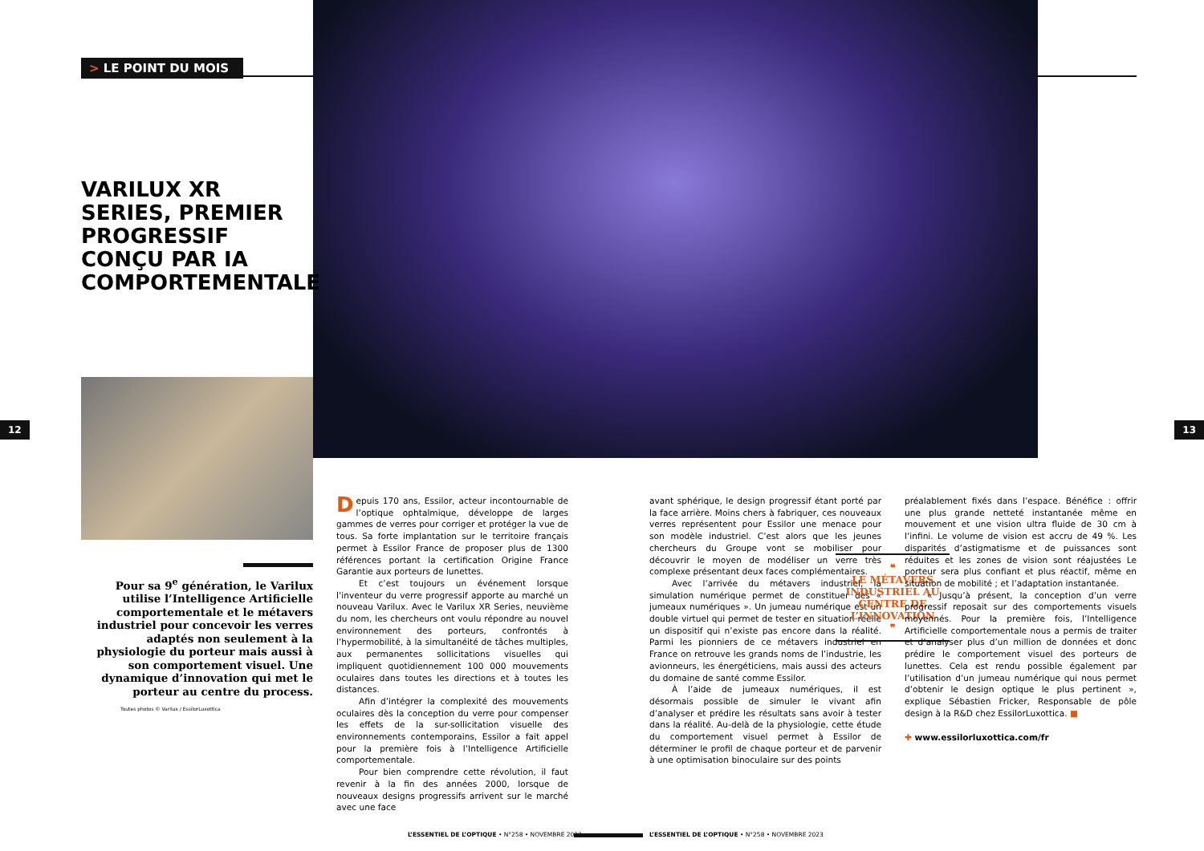> LE POINT DU MOIS
VARILUX XR SERIES, PREMIER PROGRESSIF CONÇU PAR IA COMPORTEMENTALE
12 13
Pour sa 9<sup>e</sup> génération, le Varilux utilise l’Intelligence Artificielle comportementale et le métavers industriel pour concevoir les verres adaptés non seulement à la physiologie du porteur mais aussi à son comportement visuel. Une dynamique d’innovation qui met le porteur au centre du process.
Toutes photos © Varilux / EssilorLuxottica
Depuis 170 ans, Essilor, acteur incontournable de l’optique ophtalmique, développe de larges gammes de verres pour corriger et protéger la vue de tous. Sa forte implantation sur le territoire français permet à Essilor France de proposer plus de 1300 références portant la certification Origine France Garantie aux porteurs de lunettes.
Et c’est toujours un événement lorsque l’inventeur du verre progressif apporte au marché un nouveau Varilux. Avec le Varilux XR Series, neuvième du nom, les chercheurs ont voulu répondre au nouvel environnement des porteurs, confrontés à l’hypermobilité, à la simultanéité de tâches multiples, aux permanentes sollicitations visuelles qui impliquent quotidiennement 100 000 mouvements oculaires dans toutes les directions et à toutes les distances.
Afin d’intégrer la complexité des mouvements oculaires dès la conception du verre pour compenser les effets de la sur-sollicitation visuelle des environnements contemporains, Essilor a fait appel pour la première fois à l’Intelligence Artificielle comportementale.
Pour bien comprendre cette révolution, il faut revenir à la fin des années 2000, lorsque de nouveaux designs progressifs arrivent sur le marché avec une face
avant sphérique, le design progressif étant porté par la face arrière. Moins chers à fabriquer, ces nouveaux verres représentent pour Essilor une menace pour son modèle industriel. C’est alors que les jeunes chercheurs du Groupe vont se mobiliser pour découvrir le moyen de modéliser un verre très complexe présentant deux faces complémentaires.
Avec l’arrivée du métavers industriel, la simulation numérique permet de constituer des « jumeaux numériques ». Un jumeau numérique est un double virtuel qui permet de tester en situation réelle un dispositif qui n’existe pas encore dans la réalité. Parmi les pionniers de ce métavers industriel en France on retrouve les grands noms de l’industrie, les avionneurs, les énergéticiens, mais aussi des acteurs du domaine de santé comme Essilor.
À l’aide de jumeaux numériques, il est désormais possible de simuler le vivant afin d’analyser et prédire les résultats sans avoir à tester dans la réalité. Au-delà de la physiologie, cette étude du comportement visuel permet à Essilor de déterminer le profil de chaque porteur et de parvenir à une optimisation binoculaire sur des points
❝
LE MÉTAVERS INDUSTRIEL AU CENTRE DE L’INNOVATION
❞
préalablement fixés dans l’espace. Bénéfice : offrir une plus grande netteté instantanée même en mouvement et une vision ultra fluide de 30 cm à l’infini. Le volume de vision est accru de 49 %. Les disparités d’astigmatisme et de puissances sont réduites et les zones de vision sont réajustées Le porteur sera plus confiant et plus réactif, même en situation de mobilité ; et l’adaptation instantanée.
« Jusqu’à présent, la conception d’un verre progressif reposait sur des comportements visuels moyennés. Pour la première fois, l’Intelligence Artificielle comportementale nous a permis de traiter et d’analyser plus d’un million de données et donc prédire le comportement visuel des porteurs de lunettes. Cela est rendu possible également par l’utilisation d’un jumeau numérique qui nous permet d’obtenir le design optique le plus pertinent », explique Sébastien Fricker, Responsable de pôle design à la R&D chez EssilorLuxottica. ■
✚ www.essilorluxottica.com/fr
L’ESSENTIEL DE L’OPTIQUE • N°258 • NOVEMBRE 2023
L’ESSENTIEL DE L’OPTIQUE • N°258 • NOVEMBRE 2023